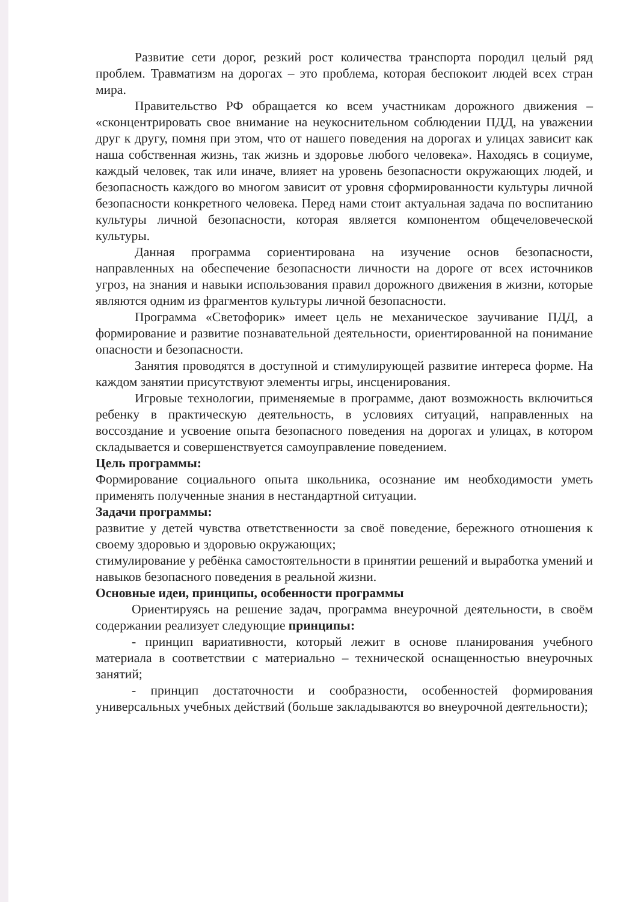Развитие сети дорог, резкий рост количества транспорта породил целый ряд проблем. Травматизм на дорогах – это проблема, которая беспокоит людей всех стран мира.
Правительство РФ обращается ко всем участникам дорожного движения – «сконцентрировать свое внимание на неукоснительном соблюдении ПДД, на уважении друг к другу, помня при этом, что от нашего поведения на дорогах и улицах зависит как наша собственная жизнь, так жизнь и здоровье любого человека». Находясь в социуме, каждый человек, так или иначе, влияет на уровень безопасности окружающих людей, и безопасность каждого во многом зависит от уровня сформированности культуры личной безопасности конкретного человека. Перед нами стоит актуальная задача по воспитанию культуры личной безопасности, которая является компонентом общечеловеческой культуры.
Данная программа сориентирована на изучение основ безопасности, направленных на обеспечение безопасности личности на дороге от всех источников угроз, на знания и навыки использования правил дорожного движения в жизни, которые являются одним из фрагментов культуры личной безопасности.
Программа «Светофорик» имеет цель не механическое заучивание ПДД, а формирование и развитие познавательной деятельности, ориентированной на понимание опасности и безопасности.
Занятия проводятся в доступной и стимулирующей развитие интереса форме. На каждом занятии присутствуют элементы игры, инсценирования.
Игровые технологии, применяемые в программе, дают возможность включиться ребенку в практическую деятельность, в условиях ситуаций, направленных на воссоздание и усвоение опыта безопасного поведения на дорогах и улицах, в котором складывается и совершенствуется самоуправление поведением.
Цель программы:
Формирование социального опыта школьника, осознание им необходимости уметь применять полученные знания в нестандартной ситуации.
Задачи программы:
развитие у детей чувства ответственности за своё поведение, бережного отношения к своему здоровью и здоровью окружающих;
стимулирование у ребёнка самостоятельности в принятии решений и выработка умений и навыков безопасного поведения в реальной жизни.
Основные идеи, принципы, особенности программы
Ориентируясь на решение задач, программа внеурочной деятельности, в своём содержании реализует следующие принципы:
- принцип вариативности, который лежит в основе планирования учебного материала в соответствии с материально – технической оснащенностью внеурочных занятий;
- принцип достаточности и сообразности, особенностей формирования универсальных учебных действий (больше закладываются во внеурочной деятельности);